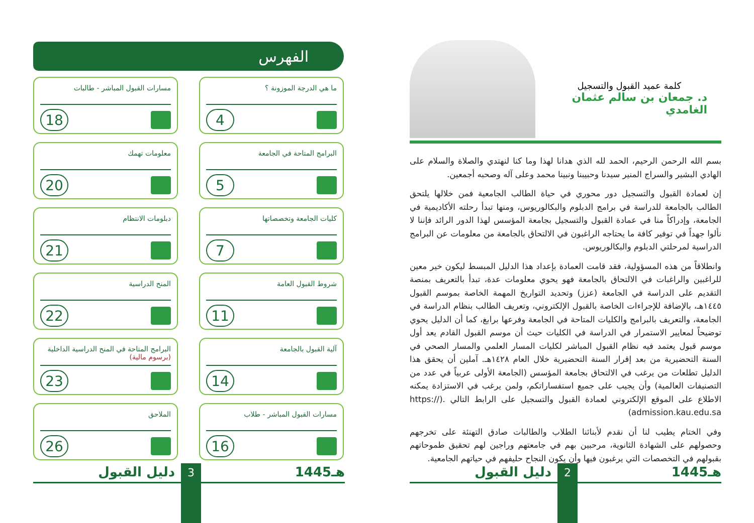كلمة عميد القبول والتسجيل
د. جمعان بن سالم عثمان الغامدي
بسم الله الرحمن الرحيم، الحمد لله الذي هدانا لهذا وما كنا لنهتدي والصلاة والسلام على الهادي البشير والسراج المنير سيدنا وحبيبنا ونبينا محمد وعلى آله وصحبه أجمعين.
إن لعمادة القبول والتسجيل دور محوري في حياة الطالب الجامعية فمن خلالها يلتحق الطالب بالجامعة للدراسة في برامج الدبلوم والبكالوريوس، ومنها تبدأ رحلته الأكاديمية في الجامعة، وإدراكاً منا في عمادة القبول والتسجيل بجامعة المؤسس لهذا الدور الرائد فإننا لا نألوا جهداً في توفير كافة ما يحتاجه الراغبون في الالتحاق بالجامعة من معلومات عن البرامج الدراسية لمرحلتي الدبلوم والبكالوريوس.
وانطلاقاً من هذه المسؤولية، فقد قامت العمادة بإعداد هذا الدليل المبسط ليكون خير معين للراغبين والراغبات في الالتحاق بالجامعة فهو يحوي معلومات عدة، تبدأ بالتعريف بمنصة التقديم على الدراسة في الجامعة (عزز) وتحديد التواريخ المهمة الخاصة بموسم القبول ١٤٤٥هـ، بالإضافة للإجراءات الخاصة بالقبول الإلكتروني، وتعريف الطالب بنظام الدراسة في الجامعة، والتعريف بالبرامج والكليات المتاحة في الجامعة وفرعها برابغ، كما أن الدليل يحوي توضيحاً لمعايير الاستمرار في الدراسة في الكليات حيث أن موسم القبول القادم يعد أول موسم قبول يعتمد فيه نظام القبول المباشر لكليات المسار العلمي والمسار الصحي في السنة التحضيرية من بعد إقرار السنة التحضيرية خلال العام ١٤٢٨هـ. آملين أن يحقق هذا الدليل تطلعات من يرغب في الالتحاق بجامعة المؤسس (الجامعة الأولى عربياً في عدد من التصنيفات العالمية) وأن يجيب على جميع استفساراتكم، ولمن يرغب في الاستزادة يمكنه الاطلاع على الموقع الإلكتروني لعمادة القبول والتسجيل على الرابط التالي .(https:// admission.kau.edu.sa)
وفي الختام يطيب لنا أن نقدم لأبنائنا الطلاب والطالبات صادق التهنئة على تخرجهم وحصولهم على الشهادة الثانوية، مرحبين بهم في جامعتهم وراجين لهم تحقيق طموحاتهم بقبولهم في التخصصات التي يرغبون فيها وأن يكون النجاح حليفهم في حياتهم الجامعية.
1445هـ 2 دليل القبول
الفهرس
ما هي الدرجة الموزونة ؟
4
مسارات القبول المباشر - طالبات
18
البرامج المتاحة في الجامعة
5
معلومات تهمك
20
كليات الجامعة وتخصصاتها
7
دبلومات الانتظام
21
شروط القبول العامة
11
المنح الدراسية
22
آلية القبول بالجامعة
14
البرامج المتاحة في المنح الدراسية الداخلية (برسوم مالية)
23
مسارات القبول المباشر - طلاب
16
الملاحق
26
1445هـ 3 دليل القبول